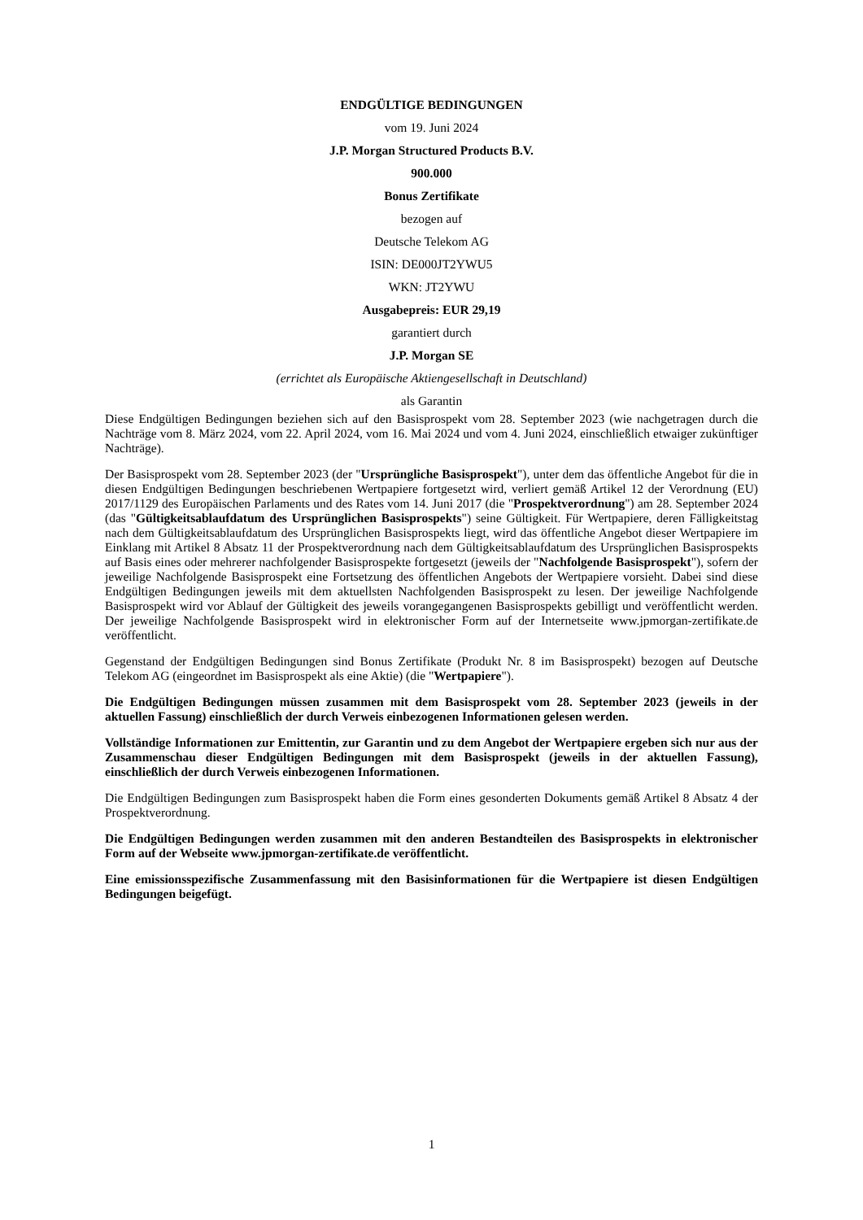ENDGÜLTIGE BEDINGUNGEN
vom 19. Juni 2024
J.P. Morgan Structured Products B.V.
900.000
Bonus Zertifikate
bezogen auf
Deutsche Telekom AG
ISIN: DE000JT2YWU5
WKN: JT2YWU
Ausgabepreis: EUR 29,19
garantiert durch
J.P. Morgan SE
(errichtet als Europäische Aktiengesellschaft in Deutschland)
als Garantin
Diese Endgültigen Bedingungen beziehen sich auf den Basisprospekt vom 28. September 2023 (wie nachgetragen durch die Nachträge vom 8. März 2024, vom 22. April 2024, vom 16. Mai 2024 und vom 4. Juni 2024, einschließlich etwaiger zukünftiger Nachträge).
Der Basisprospekt vom 28. September 2023 (der "Ursprüngliche Basisprospekt"), unter dem das öffentliche Angebot für die in diesen Endgültigen Bedingungen beschriebenen Wertpapiere fortgesetzt wird, verliert gemäß Artikel 12 der Verordnung (EU) 2017/1129 des Europäischen Parlaments und des Rates vom 14. Juni 2017 (die "Prospektverordnung") am 28. September 2024 (das "Gültigkeitsablaufdatum des Ursprünglichen Basisprospekts") seine Gültigkeit. Für Wertpapiere, deren Fälligkeitstag nach dem Gültigkeitsablaufdatum des Ursprünglichen Basisprospekts liegt, wird das öffentliche Angebot dieser Wertpapiere im Einklang mit Artikel 8 Absatz 11 der Prospektverordnung nach dem Gültigkeitsablaufdatum des Ursprünglichen Basisprospekts auf Basis eines oder mehrerer nachfolgender Basisprospekte fortgesetzt (jeweils der "Nachfolgende Basisprospekt"), sofern der jeweilige Nachfolgende Basisprospekt eine Fortsetzung des öffentlichen Angebots der Wertpapiere vorsieht. Dabei sind diese Endgültigen Bedingungen jeweils mit dem aktuellsten Nachfolgenden Basisprospekt zu lesen. Der jeweilige Nachfolgende Basisprospekt wird vor Ablauf der Gültigkeit des jeweils vorangegangenen Basisprospekts gebilligt und veröffentlicht werden. Der jeweilige Nachfolgende Basisprospekt wird in elektronischer Form auf der Internetseite www.jpmorgan-zertifikate.de veröffentlicht.
Gegenstand der Endgültigen Bedingungen sind Bonus Zertifikate (Produkt Nr. 8 im Basisprospekt) bezogen auf Deutsche Telekom AG (eingeordnet im Basisprospekt als eine Aktie) (die "Wertpapiere").
Die Endgültigen Bedingungen müssen zusammen mit dem Basisprospekt vom 28. September 2023 (jeweils in der aktuellen Fassung) einschließlich der durch Verweis einbezogenen Informationen gelesen werden.
Vollständige Informationen zur Emittentin, zur Garantin und zu dem Angebot der Wertpapiere ergeben sich nur aus der Zusammenschau dieser Endgültigen Bedingungen mit dem Basisprospekt (jeweils in der aktuellen Fassung), einschließlich der durch Verweis einbezogenen Informationen.
Die Endgültigen Bedingungen zum Basisprospekt haben die Form eines gesonderten Dokuments gemäß Artikel 8 Absatz 4 der Prospektverordnung.
Die Endgültigen Bedingungen werden zusammen mit den anderen Bestandteilen des Basisprospekts in elektronischer Form auf der Webseite www.jpmorgan-zertifikate.de veröffentlicht.
Eine emissionsspezifische Zusammenfassung mit den Basisinformationen für die Wertpapiere ist diesen Endgültigen Bedingungen beigefügt.
1